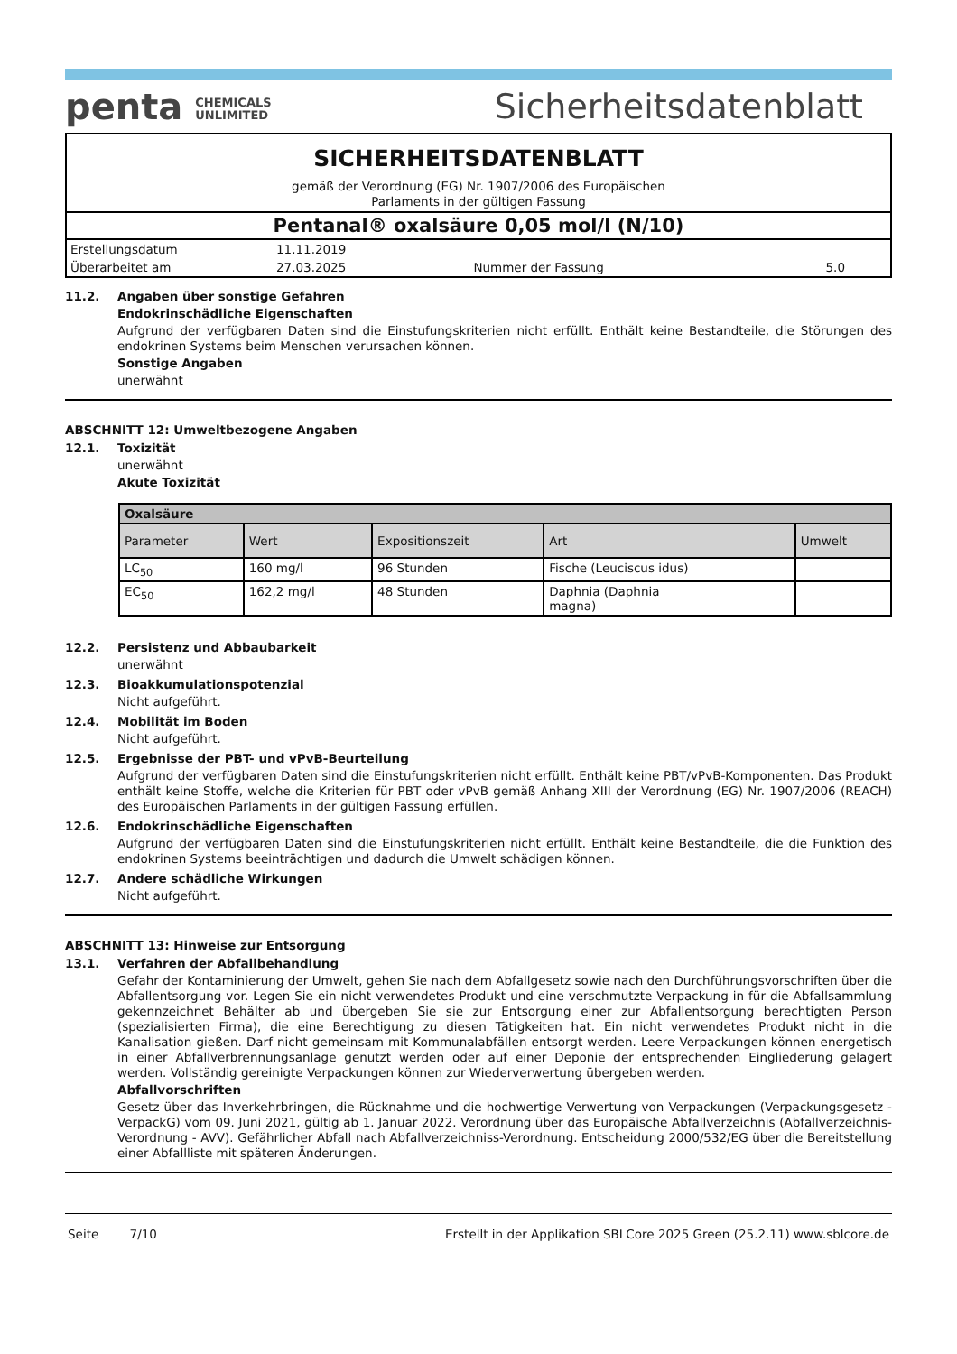penta CHEMICALS
UNLIMITED
Sicherheitsdatenblatt
SICHERHEITSDATENBLATT
gemäß der Verordnung (EG) Nr. 1907/2006 des Europäischen
Parlaments in der gültigen Fassung
Pentanal® oxalsäure 0,05 mol/l (N/10)
| Erstellungsdatum | 11.11.2019 | | |
| Überarbeitet am | 27.03.2025 | Nummer der Fassung | 5.0 |
11.2. Angaben über sonstige Gefahren
Endokrinschädliche Eigenschaften
Aufgrund der verfügbaren Daten sind die Einstufungskriterien nicht erfüllt. Enthält keine Bestandteile, die Störungen des endokrinen Systems beim Menschen verursachen können.
Sonstige Angaben
unerwähnt
ABSCHNITT 12: Umweltbezogene Angaben
12.1. Toxizität
unerwähnt
Akute Toxizität
| Oxalsäure | | | | |
| --- | --- | --- | --- | --- |
| Parameter | Wert | Expositionszeit | Art | Umwelt |
| LC<sub>50</sub> | 160 mg/l | 96 Stunden | Fische (Leuciscus idus) | |
| EC<sub>50</sub> | 162,2 mg/l | 48 Stunden | Daphnia (Daphnia magna) | |
12.2. Persistenz und Abbaubarkeit
unerwähnt
12.3. Bioakkumulationspotenzial
Nicht aufgeführt.
12.4. Mobilität im Boden
Nicht aufgeführt.
12.5. Ergebnisse der PBT- und vPvB-Beurteilung
Aufgrund der verfügbaren Daten sind die Einstufungskriterien nicht erfüllt. Enthält keine PBT/vPvB-Komponenten. Das Produkt enthält keine Stoffe, welche die Kriterien für PBT oder vPvB gemäß Anhang XIII der Verordnung (EG) Nr. 1907/2006 (REACH) des Europäischen Parlaments in der gültigen Fassung erfüllen.
12.6. Endokrinschädliche Eigenschaften
Aufgrund der verfügbaren Daten sind die Einstufungskriterien nicht erfüllt. Enthält keine Bestandteile, die die Funktion des endokrinen Systems beeinträchtigen und dadurch die Umwelt schädigen können.
12.7. Andere schädliche Wirkungen
Nicht aufgeführt.
ABSCHNITT 13: Hinweise zur Entsorgung
13.1. Verfahren der Abfallbehandlung
Gefahr der Kontaminierung der Umwelt, gehen Sie nach dem Abfallgesetz sowie nach den Durchführungsvorschriften über die Abfallentsorgung vor. Legen Sie ein nicht verwendetes Produkt und eine verschmutzte Verpackung in für die Abfallsammlung gekennzeichnet Behälter ab und übergeben Sie sie zur Entsorgung einer zur Abfallentsorgung berechtigten Person (spezialisierten Firma), die eine Berechtigung zu diesen Tätigkeiten hat. Ein nicht verwendetes Produkt nicht in die Kanalisation gießen. Darf nicht gemeinsam mit Kommunalabfällen entsorgt werden. Leere Verpackungen können energetisch in einer Abfallverbrennungsanlage genutzt werden oder auf einer Deponie der entsprechenden Eingliederung gelagert werden. Vollständig gereinigte Verpackungen können zur Wiederverwertung übergeben werden.
Abfallvorschriften
Gesetz über das Inverkehrbringen, die Rücknahme und die hochwertige Verwertung von Verpackungen (Verpackungsgesetz - VerpackG) vom 09. Juni 2021, gültig ab 1. Januar 2022. Verordnung über das Europäische Abfallverzeichnis (Abfallverzeichnis-Verordnung - AVV). Gefährlicher Abfall nach Abfallverzeichniss-Verordnung. Entscheidung 2000/532/EG über die Bereitstellung einer Abfallliste mit späteren Änderungen.
Seite 7/10 Erstellt in der Applikation SBLCore 2025 Green (25.2.11) www.sblcore.de